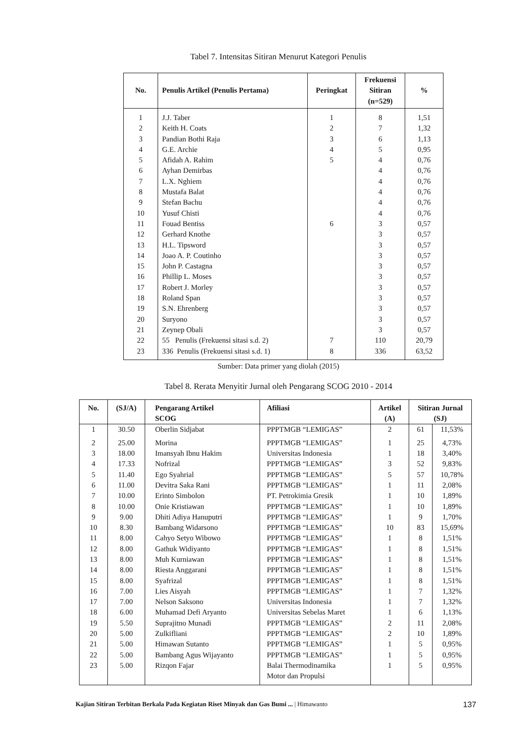Tabel 7. Intensitas Sitiran Menurut Kategori Penulis
| No. | Penulis Artikel (Penulis Pertama) | Peringkat | Frekuensi Sitiran (n=529) | % |
| --- | --- | --- | --- | --- |
| 1 | J.J. Taber | 1 | 8 | 1,51 |
| 2 | Keith H. Coats | 2 | 7 | 1,32 |
| 3 | Pandian Bothi Raja | 3 | 6 | 1,13 |
| 4 | G.E. Archie | 4 | 5 | 0,95 |
| 5 | Afidah A. Rahim | 5 | 4 | 0,76 |
| 6 | Ayhan Demirbas | | 4 | 0,76 |
| 7 | L.X. Nghiem | | 4 | 0,76 |
| 8 | Mustafa Balat | | 4 | 0,76 |
| 9 | Stefan Bachu | | 4 | 0,76 |
| 10 | Yusuf Chisti | | 4 | 0,76 |
| 11 | Fouad Bentiss | 6 | 3 | 0,57 |
| 12 | Gerhard Knothe | | 3 | 0,57 |
| 13 | H.L. Tipsword | | 3 | 0,57 |
| 14 | Joao A. P. Coutinho | | 3 | 0,57 |
| 15 | John P. Castagna | | 3 | 0,57 |
| 16 | Phillip L. Moses | | 3 | 0,57 |
| 17 | Robert J. Morley | | 3 | 0,57 |
| 18 | Roland Span | | 3 | 0,57 |
| 19 | S.N. Ehrenberg | | 3 | 0,57 |
| 20 | Suryono | | 3 | 0,57 |
| 21 | Zeynep Obali | | 3 | 0,57 |
| 22 | 55 Penulis (Frekuensi sitasi s.d. 2) | 7 | 110 | 20,79 |
| 23 | 336 Penulis (Frekuensi sitasi s.d. 1) | 8 | 336 | 63,52 |
Sumber: Data primer yang diolah (2015)
Tabel 8. Rerata Menyitir Jurnal oleh Pengarang SCOG 2010 - 2014
| No. | (SJ/A) | Pengarang Artikel SCOG | Afiliasi | Artikel (A) | Sitiran Jurnal (SJ) | |
| --- | --- | --- | --- | --- | --- | --- |
| 1 | 30.50 | Oberlin Sidjabat | PPPTMGB “LEMIGAS” | 2 | 61 | 11,53% |
| 2 | 25.00 | Morina | PPPTMGB “LEMIGAS” | 1 | 25 | 4,73% |
| 3 | 18.00 | Imansyah Ibnu Hakim | Universitas Indonesia | 1 | 18 | 3,40% |
| 4 | 17.33 | Nofrizal | PPPTMGB “LEMIGAS” | 3 | 52 | 9,83% |
| 5 | 11.40 | Ego Syahrial | PPPTMGB “LEMIGAS” | 5 | 57 | 10,78% |
| 6 | 11.00 | Devitra Saka Rani | PPPTMGB “LEMIGAS” | 1 | 11 | 2,08% |
| 7 | 10.00 | Erinto Simbolon | PT. Petrokimia Gresik | 1 | 10 | 1,89% |
| 8 | 10.00 | Onie Kristiawan | PPPTMGB “LEMIGAS” | 1 | 10 | 1,89% |
| 9 | 9.00 | Dhiti Adiya Hanuputri | PPPTMGB “LEMIGAS” | 1 | 9 | 1,70% |
| 10 | 8.30 | Bambang Widarsono | PPPTMGB “LEMIGAS” | 10 | 83 | 15,69% |
| 11 | 8.00 | Cahyo Setyo Wibowo | PPPTMGB “LEMIGAS” | 1 | 8 | 1,51% |
| 12 | 8.00 | Gathuk Widiyanto | PPPTMGB “LEMIGAS” | 1 | 8 | 1,51% |
| 13 | 8.00 | Muh Kurniawan | PPPTMGB “LEMIGAS” | 1 | 8 | 1,51% |
| 14 | 8.00 | Riesta Anggarani | PPPTMGB “LEMIGAS” | 1 | 8 | 1,51% |
| 15 | 8.00 | Syafrizal | PPPTMGB “LEMIGAS” | 1 | 8 | 1,51% |
| 16 | 7.00 | Lies Aisyah | PPPTMGB “LEMIGAS” | 1 | 7 | 1,32% |
| 17 | 7.00 | Nelson Saksono | Universitas Indonesia | 1 | 7 | 1,32% |
| 18 | 6.00 | Muhamad Defi Aryanto | Universitas Sebelas Maret | 1 | 6 | 1,13% |
| 19 | 5.50 | Suprajitno Munadi | PPPTMGB “LEMIGAS” | 2 | 11 | 2,08% |
| 20 | 5.00 | Zulkifliani | PPPTMGB “LEMIGAS” | 2 | 10 | 1,89% |
| 21 | 5.00 | Himawan Sutanto | PPPTMGB “LEMIGAS” | 1 | 5 | 0,95% |
| 22 | 5.00 | Bambang Agus Wijayanto | PPPTMGB “LEMIGAS” | 1 | 5 | 0,95% |
| 23 | 5.00 | Rizqon Fajar | Balai Thermodinamika Motor dan Propulsi | 1 | 5 | 0,95% |
Kajian Sitiran Terbitan Berkala Pada Kegiatan Riset Minyak dan Gas Bumi ... | Himawanto 137